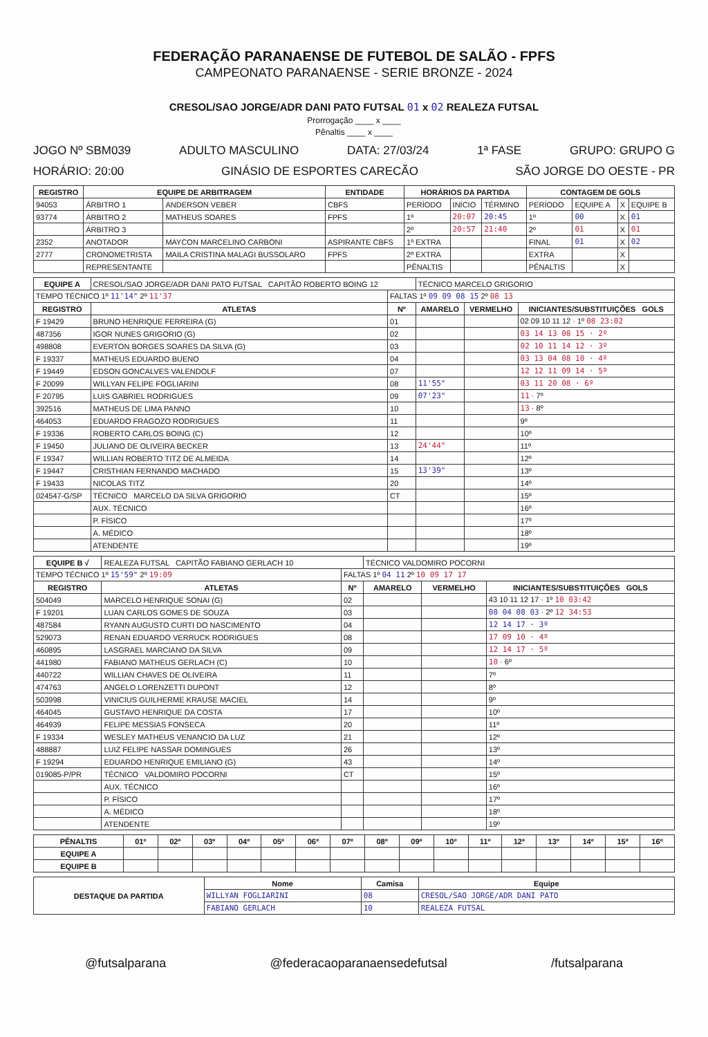FEDERAÇÃO PARANAENSE DE FUTEBOL DE SALÃO - FPFS
CAMPEONATO PARANAENSE - SERIE BRONZE - 2024
CRESOL/SAO JORGE/ADR DANI PATO FUTSAL 01 x 02 REALEZA FUTSAL
Prorrogação ____ x ____
Pênaltis ____ x ____
JOGO Nº SBM039 ADULTO MASCULINO DATA: 27/03/24 1ª FASE GRUPO: GRUPO G
HORÁRIO: 20:00 GINÁSIO DE ESPORTES CARECÃO SÃO JORGE DO OESTE - PR
| REGISTRO | EQUIPE DE ARBITRAGEM | | ENTIDADE | HORÁRIOS DA PARTIDA | | | CONTAGEM DE GOLS | | | |
| --- | --- | --- | --- | --- | --- | --- | --- | --- | --- | --- |
| 94053 | ÁRBITRO 1 | ANDERSON VEBER | CBFS | PERÍODO | INÍCIO | TÉRMINO | PERÍODO | EQUIPE A | X | EQUIPE B |
| 93774 | ÁRBITRO 2 | MATHEUS SOARES | FPFS | 1º | 20:07 | 20:45 | 1º | 00 | X | 01 |
| | ÁRBITRO 3 | | | 2º | 20:57 | 21:40 | 2º | 01 | X | 01 |
| 2352 | ANOTADOR | MAYCON MARCELINO CARBONI | ASPIRANTE CBFS | 1º EXTRA | | | FINAL | 01 | X | 02 |
| 2777 | CRONOMETRISTA | MAILA CRISTINA MALAGI BUSSOLARO | FPFS | 2º EXTRA | | | EXTRA | | X | |
| | REPRESENTANTE | | | PÊNALTIS | | | PÊNALTIS | | X | |
| EQUIPE A | CRESOL/SAO JORGE/ADR DANI PATO FUTSAL CAPITÃO ROBERTO BOING 12 | | TÉCNICO MARCELO GRIGORIO | | |
| TEMPO TÉCNICO 1º 11'14" 2º 11'37 | | FALTAS 1º 09 09 08 15 2º 08 13 | | | |
| REGISTRO | ATLETAS | Nº | AMARELO | VERMELHO | INICIANTES/SUBSTITUIÇÕES GOLS |
| F 19429 | BRUNO HENRIQUE FERREIRA (G) | 01 | | | 02 09 10 11 12 · 1º 08 23:02 |
| 487356 | IGOR NUNES GRIGORIO (G) | 02 | | | 03 14 13 08 15 · 2º |
| 498808 | EVERTON BORGES SOARES DA SILVA (G) | 03 | | | 02 10 11 14 12 · 3º |
| F 19337 | MATHEUS EDUARDO BUENO | 04 | | | 03 13 04 08 10 · 4º |
| F 19449 | EDSON GONCALVES VALENDOLF | 07 | | | 12 12 11 09 14 · 5º |
| F 20099 | WILLYAN FELIPE FOGLIARINI | 08 | 11'55" | | 03 11 20 08 · 6º |
| F 20795 | LUIS GABRIEL RODRIGUES | 09 | 07'23" | | 11 · 7º |
| 392516 | MATHEUS DE LIMA PANNO | 10 | | | 13 · 8º |
| 464053 | EDUARDO FRAGOZO RODRIGUES | 11 | | | 9º |
| F 19336 | ROBERTO CARLOS BOING (C) | 12 | | | 10º |
| F 19450 | JULIANO DE OLIVEIRA BECKER | 13 | 24'44" | | 11º |
| F 19347 | WILLIAN ROBERTO TITZ DE ALMEIDA | 14 | | | 12º |
| F 19447 | CRISTHIAN FERNANDO MACHADO | 15 | 13'39" | | 13º |
| F 19433 | NICOLAS TITZ | 20 | | | 14º |
| 024547-G/SP | TÉCNICO MARCELO DA SILVA GRIGORIO | CT | | | 15º |
| | AUX. TÉCNICO | | | | 16º |
| | P. FÍSICO | | | | 17º |
| | A. MÉDICO | | | | 18º |
| | ATENDENTE | | | | 19º |
| EQUIPE B √ | REALEZA FUTSAL CAPITÃO FABIANO GERLACH 10 | | TÉCNICO VALDOMIRO POCORNI | | |
| TEMPO TÉCNICO 1º 15'59" 2º 19:09 | | FALTAS 1º 04 11 2º 10 09 17 17 | | | |
| REGISTRO | ATLETAS | Nº | AMARELO | VERMELHO | INICIANTES/SUBSTITUIÇÕES GOLS |
| 504049 | MARCELO HENRIQUE SONAI (G) | 02 | | | 43 10 11 12 17 · 1º 10 03:42 |
| F 19201 | LUAN CARLOS GOMES DE SOUZA | 03 | | | 08 04 08 03 · 2º 12 34:53 |
| 487584 | RYANN AUGUSTO CURTI DO NASCIMENTO | 04 | | | 12 14 17 · 3º |
| 529073 | RENAN EDUARDO VERRUCK RODRIGUES | 08 | | | 17 09 10 · 4º |
| 460895 | LASGRAEL MARCIANO DA SILVA | 09 | | | 12 14 17 · 5º |
| 441980 | FABIANO MATHEUS GERLACH (C) | 10 | | | 10 · 6º |
| 440722 | WILLIAN CHAVES DE OLIVEIRA | 11 | | | 7º |
| 474763 | ANGELO LORENZETTI DUPONT | 12 | | | 8º |
| 503998 | VINICIUS GUILHERME KRAUSE MACIEL | 14 | | | 9º |
| 464045 | GUSTAVO HENRIQUE DA COSTA | 17 | | | 10º |
| 464939 | FELIPE MESSIAS FONSECA | 20 | | | 11º |
| F 19334 | WESLEY MATHEUS VENANCIO DA LUZ | 21 | | | 12º |
| 488887 | LUIZ FELIPE NASSAR DOMINGUES | 26 | | | 13º |
| F 19294 | EDUARDO HENRIQUE EMILIANO (G) | 43 | | | 14º |
| 019085-P/PR | TÉCNICO VALDOMIRO POCORNI | CT | | | 15º |
| | AUX. TÉCNICO | | | | 16º |
| | P. FÍSICO | | | | 17º |
| | A. MÉDICO | | | | 18º |
| | ATENDENTE | | | | 19º |
| PÊNALTIS | 01º | 02º | 03º | 04º | 05º | 06º | 07º | 08º | 09º | 10º | 11º | 12º | 13º | 14º | 15º | 16º |
| --- | --- | --- | --- | --- | --- | --- | --- | --- | --- | --- | --- | --- | --- | --- | --- | --- |
| EQUIPE A | | | | | | | | | | | | | | | | |
| EQUIPE B | | | | | | | | | | | | | | | | |
| DESTAQUE DA PARTIDA | Nome | Camisa | Equipe |
| --- | --- | --- | --- |
| | WILLYAN FOGLIARINI | 08 | CRESOL/SAO JORGE/ADR DANI PATO |
| | FABIANO GERLACH | 10 | REALEZA FUTSAL |
@futsalparana @federacaoparanaensedefutsal /futsalparana